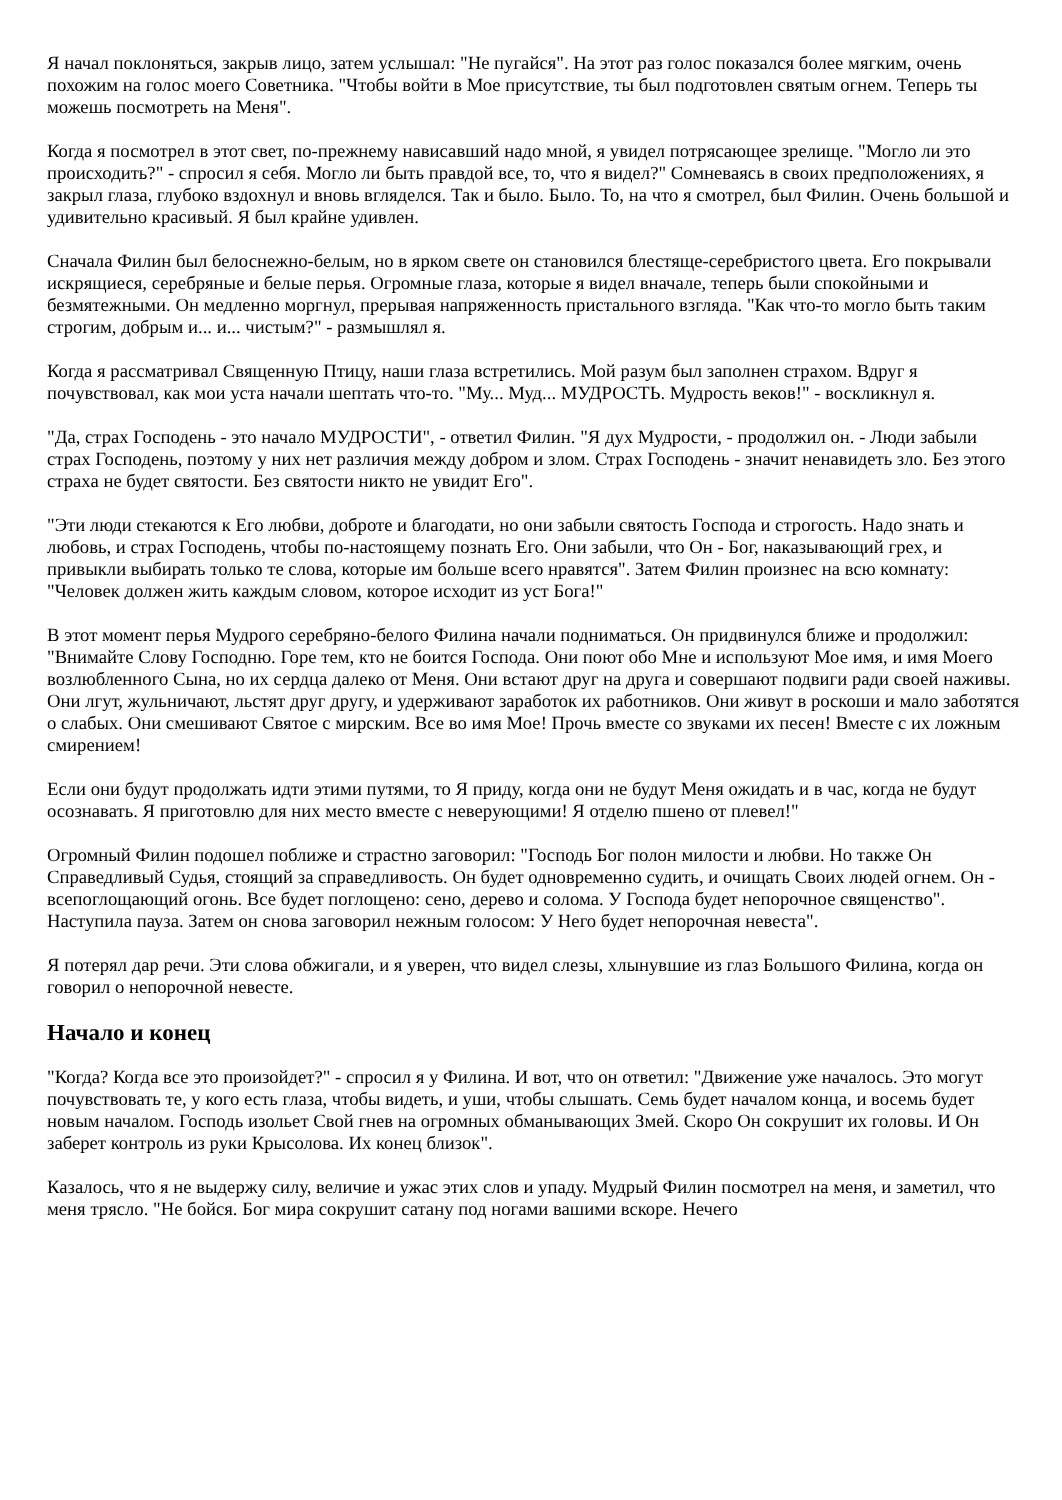Я начал поклоняться, закрыв лицо, затем услышал: "Не пугайся". На этот раз голос показался более мягким, очень похожим на голос моего Советника. "Чтобы войти в Мое присутствие, ты был подготовлен святым огнем. Теперь ты можешь посмотреть на Меня".
Когда я посмотрел в этот свет, по-прежнему нависавший надо мной, я увидел потрясающее зрелище. "Могло ли это происходить?" - спросил я себя. Могло ли быть правдой все, то, что я видел?" Сомневаясь в своих предположениях, я закрыл глаза, глубоко вздохнул и вновь вгляделся. Так и было. Было. То, на что я смотрел, был Филин. Очень большой и удивительно красивый. Я был крайне удивлен.
Сначала Филин был белоснежно-белым, но в ярком свете он становился блестяще-серебристого цвета. Его покрывали искрящиеся, серебряные и белые перья. Огромные глаза, которые я видел вначале, теперь были спокойными и безмятежными. Он медленно моргнул, прерывая напряженность пристального взгляда. "Как что-то могло быть таким строгим, добрым и... и... чистым?" - размышлял я.
Когда я рассматривал Священную Птицу, наши глаза встретились. Мой разум был заполнен страхом. Вдруг я почувствовал, как мои уста начали шептать что-то. "Му... Муд... МУДРОСТЬ. Мудрость веков!" - воскликнул я.
"Да, страх Господень - это начало МУДРОСТИ", - ответил Филин. "Я дух Мудрости, - продолжил он. - Люди забыли страх Господень, поэтому у них нет различия между добром и злом. Страх Господень - значит ненавидеть зло. Без этого страха не будет святости. Без святости никто не увидит Его".
"Эти люди стекаются к Его любви, доброте и благодати, но они забыли святость Господа и строгость. Надо знать и любовь, и страх Господень, чтобы по-настоящему познать Его. Они забыли, что Он - Бог, наказывающий грех, и привыкли выбирать только те слова, которые им больше всего нравятся". Затем Филин произнес на всю комнату: "Человек должен жить каждым словом, которое исходит из уст Бога!"
В этот момент перья Мудрого серебряно-белого Филина начали подниматься. Он придвинулся ближе и продолжил: "Внимайте Слову Господню. Горе тем, кто не боится Господа. Они поют обо Мне и используют Мое имя, и имя Моего возлюбленного Сына, но их сердца далеко от Меня. Они встают друг на друга и совершают подвиги ради своей наживы. Они лгут, жульничают, льстят друг другу, и удерживают заработок их работников. Они живут в роскоши и мало заботятся о слабых. Они смешивают Святое с мирским. Все во имя Мое! Прочь вместе со звуками их песен! Вместе с их ложным смирением!
Если они будут продолжать идти этими путями, то Я приду, когда они не будут Меня ожидать и в час, когда не будут осознавать. Я приготовлю для них место вместе с неверующими! Я отделю пшено от плевел!"
Огромный Филин подошел поближе и страстно заговорил: "Господь Бог полон милости и любви. Но также Он Справедливый Судья, стоящий за справедливость. Он будет одновременно судить, и очищать Своих людей огнем. Он - всепоглощающий огонь. Все будет поглощено: сено, дерево и солома. У Господа будет непорочное священство". Наступила пауза. Затем он снова заговорил нежным голосом: У Него будет непорочная невеста".
Я потерял дар речи. Эти слова обжигали, и я уверен, что видел слезы, хлынувшие из глаз Большого Филина, когда он говорил о непорочной невесте.
Начало и конец
"Когда? Когда все это произойдет?" - спросил я у Филина. И вот, что он ответил: "Движение уже началось. Это могут почувствовать те, у кого есть глаза, чтобы видеть, и уши, чтобы слышать. Семь будет началом конца, и восемь будет новым началом. Господь изольет Свой гнев на огромных обманывающих Змей. Скоро Он сокрушит их головы. И Он заберет контроль из руки Крысолова. Их конец близок".
Казалось, что я не выдержу силу, величие и ужас этих слов и упаду. Мудрый Филин посмотрел на меня, и заметил, что меня трясло. "Не бойся. Бог мира сокрушит сатану под ногами вашими вскоре. Нечего